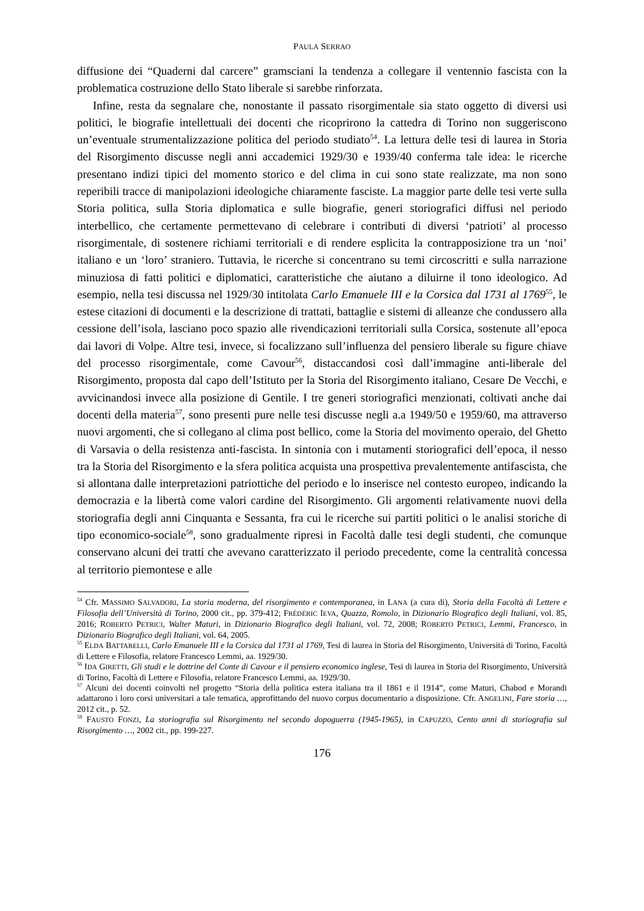PAULA SERRAO
diffusione dei “Quaderni dal carcere” gramsciani la tendenza a collegare il ventennio fascista con la problematica costruzione dello Stato liberale si sarebbe rinforzata.
Infine, resta da segnalare che, nonostante il passato risorgimentale sia stato oggetto di diversi usi politici, le biografie intellettuali dei docenti che ricoprirono la cattedra di Torino non suggeriscono un’eventuale strumentalizzazione politica del periodo studiato<sup>54</sup>. La lettura delle tesi di laurea in Storia del Risorgimento discusse negli anni accademici 1929/30 e 1939/40 conferma tale idea: le ricerche presentano indizi tipici del momento storico e del clima in cui sono state realizzate, ma non sono reperibili tracce di manipolazioni ideologiche chiaramente fasciste. La maggior parte delle tesi verte sulla Storia politica, sulla Storia diplomatica e sulle biografie, generi storiografici diffusi nel periodo interbellico, che certamente permettevano di celebrare i contributi di diversi ‘patrioti’ al processo risorgimentale, di sostenere richiami territoriali e di rendere esplicita la contrapposizione tra un ‘noi’ italiano e un ‘loro’ straniero. Tuttavia, le ricerche si concentrano su temi circoscritti e sulla narrazione minuziosa di fatti politici e diplomatici, caratteristiche che aiutano a diluirne il tono ideologico. Ad esempio, nella tesi discussa nel 1929/30 intitolata Carlo Emanuele III e la Corsica dal 1731 al 1769<sup>55</sup>, le estese citazioni di documenti e la descrizione di trattati, battaglie e sistemi di alleanze che condussero alla cessione dell’isola, lasciano poco spazio alle rivendicazioni territoriali sulla Corsica, sostenute all’epoca dai lavori di Volpe. Altre tesi, invece, si focalizzano sull’influenza del pensiero liberale su figure chiave del processo risorgimentale, come Cavour<sup>56</sup>, distaccandosi così dall’immagine anti-liberale del Risorgimento, proposta dal capo dell’Istituto per la Storia del Risorgimento italiano, Cesare De Vecchi, e avvicinandosi invece alla posizione di Gentile. I tre generi storiografici menzionati, coltivati anche dai docenti della materia<sup>57</sup>, sono presenti pure nelle tesi discusse negli a.a 1949/50 e 1959/60, ma attraverso nuovi argomenti, che si collegano al clima post bellico, come la Storia del movimento operaio, del Ghetto di Varsavia o della resistenza anti-fascista. In sintonia con i mutamenti storiografici dell’epoca, il nesso tra la Storia del Risorgimento e la sfera politica acquista una prospettiva prevalentemente antifascista, che si allontana dalle interpretazioni patriottiche del periodo e lo inserisce nel contesto europeo, indicando la democrazia e la libertà come valori cardine del Risorgimento. Gli argomenti relativamente nuovi della storiografia degli anni Cinquanta e Sessanta, fra cui le ricerche sui partiti politici o le analisi storiche di tipo economico-sociale<sup>58</sup>, sono gradualmente ripresi in Facoltà dalle tesi degli studenti, che comunque conservano alcuni dei tratti che avevano caratterizzato il periodo precedente, come la centralità concessa al territorio piemontese e alle
<sup>54</sup> Cfr. MASSIMO SALVADORI, La storia moderna, del risorgimento e contemporanea, in LANA (a cura di), Storia della Facoltà di Lettere e Filosofia dell’Università di Torino, 2000 cit., pp. 379-412; FRÉDÉRIC IEVA, Quazza, Romolo, in Dizionario Biografico degli Italiani, vol. 85, 2016; ROBERTO PETRICI, Walter Maturi, in Dizionario Biografico degli Italiani, vol. 72, 2008; ROBERTO PETRICI, Lemmi, Francesco, in Dizionario Biografico degli Italiani, vol. 64, 2005.
<sup>55</sup> ELDA BATTARELLI, Carlo Emanuele III e la Corsica dal 1731 al 1769, Tesi di laurea in Storia del Risorgimento, Università di Torino, Facoltà di Lettere e Filosofia, relatore Francesco Lemmi, aa. 1929/30.
<sup>56</sup> IDA GIRETTI, Gli studi e le dottrine del Conte di Cavour e il pensiero economico inglese, Tesi di laurea in Storia del Risorgimento, Università di Torino, Facoltà di Lettere e Filosofia, relatore Francesco Lemmi, aa. 1929/30.
<sup>57</sup> Alcuni dei docenti coinvolti nel progetto “Storia della politica estera italiana tra il 1861 e il 1914”, come Maturi, Chabod e Morandi adattarono i loro corsi universitari a tale tematica, approfittando del nuovo corpus documentario a disposizione. Cfr. ANGELINI, Fare storia …, 2012 cit., p. 52.
<sup>58</sup> FAUSTO FONZI, La storiografia sul Risorgimento nel secondo dopoguerra (1945-1965), in CAPUZZO, Cento anni di storiografia sul Risorgimento …, 2002 cit., pp. 199-227.
176